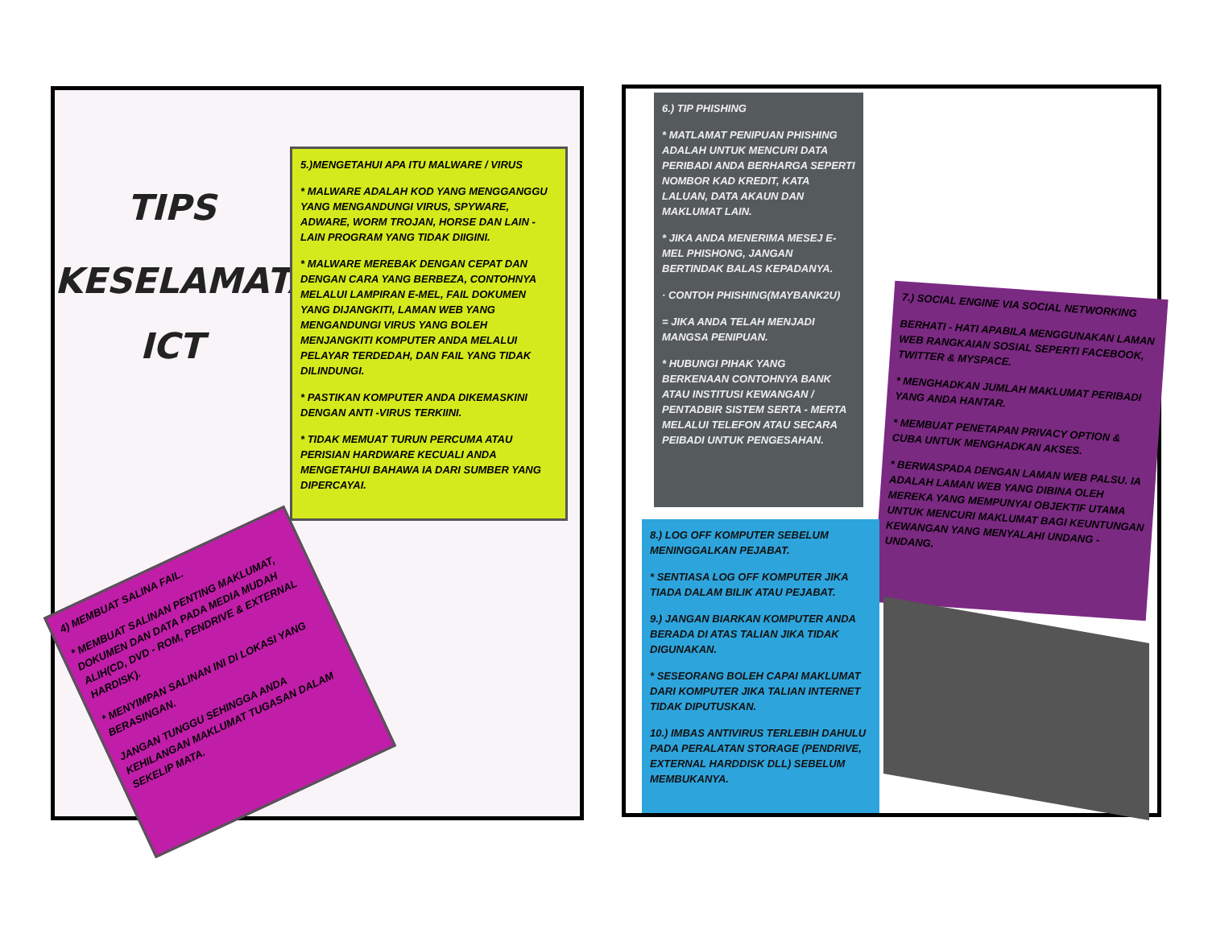TIPS
KESELAMATAN
ICT
5.)MENGETAHUI APA ITU MALWARE / VIRUS
* MALWARE ADALAH KOD YANG MENGGANGGU YANG MENGANDUNGI VIRUS, SPYWARE, ADWARE, WORM TROJAN, HORSE DAN LAIN - LAIN PROGRAM YANG TIDAK DIIGINI.
* MALWARE MEREBAK DENGAN CEPAT DAN DENGAN CARA YANG BERBEZA, CONTOHNYA MELALUI LAMPIRAN E-MEL, FAIL DOKUMEN YANG DIJANGKITI, LAMAN WEB YANG MENGANDUNGI VIRUS YANG BOLEH MENJANGKITI KOMPUTER ANDA MELALUI PELAYAR TERDEDAH, DAN FAIL YANG TIDAK DILINDUNGI.
* PASTIKAN KOMPUTER ANDA DIKEMASKINI DENGAN ANTI -VIRUS TERKIINI.
* TIDAK MEMUAT TURUN PERCUMA ATAU PERISIAN HARDWARE KECUALI ANDA MENGETAHUI BAHAWA IA DARI SUMBER YANG DIPERCAYAI.
4) MEMBUAT SALINA FAIL.
* MEMBUAT SALINAN PENTING MAKLUMAT, DOKUMEN DAN DATA PADA MEDIA MUDAH ALIH(CD, DVD - ROM, PENDRIVE & EXTERNAL HARDISK).
* MENYIMPAN SALINAN INI DI LOKASI YANG BERASINGAN.
JANGAN TUNGGU SEHINGGA ANDA KEHILANGAN MAKLUMAT TUGASAN DALAM SEKELIP MATA.
6.) TIP PHISHING
* MATLAMAT PENIPUAN PHISHING ADALAH UNTUK MENCURI DATA PERIBADI ANDA BERHARGA SEPERTI NOMBOR KAD KREDIT, KATA LALUAN, DATA AKAUN DAN MAKLUMAT LAIN.
* JIKA ANDA MENERIMA MESEJ E-MEL PHISHONG, JANGAN BERTINDAK BALAS KEPADANYA.
· CONTOH PHISHING(MAYBANK2U)
= JIKA ANDA TELAH MENJADI MANGSA PENIPUAN.
* HUBUNGI PIHAK YANG BERKENAAN CONTOHNYA BANK ATAU INSTITUSI KEWANGAN / PENTADBIR SISTEM SERTA - MERTA MELALUI TELEFON ATAU SECARA PEIBADI UNTUK PENGESAHAN.
7.) SOCIAL ENGINE VIA SOCIAL NETWORKING
BERHATI - HATI APABILA MENGGUNAKAN LAMAN WEB RANGKAIAN SOSIAL SEPERTI FACEBOOK, TWITTER & MYSPACE.
* MENGHADKAN JUMLAH MAKLUMAT PERIBADI YANG ANDA HANTAR.
* MEMBUAT PENETAPAN PRIVACY OPTION & CUBA UNTUK MENGHADKAN AKSES.
* BERWASPADA DENGAN LAMAN WEB PALSU. IA ADALAH LAMAN WEB YANG DIBINA OLEH MEREKA YANG MEMPUNYAI OBJEKTIF UTAMA UNTUK MENCURI MAKLUMAT BAGI KEUNTUNGAN KEWANGAN YANG MENYALAHI UNDANG - UNDANG.
8.) LOG OFF KOMPUTER SEBELUM MENINGGALKAN PEJABAT.
* SENTIASA LOG OFF KOMPUTER JIKA TIADA DALAM BILIK ATAU PEJABAT.
9.) JANGAN BIARKAN KOMPUTER ANDA BERADA DI ATAS TALIAN JIKA TIDAK DIGUNAKAN.
* SESEORANG BOLEH CAPAI MAKLUMAT DARI KOMPUTER JIKA TALIAN INTERNET TIDAK DIPUTUSKAN.
10.) IMBAS ANTIVIRUS TERLEBIH DAHULU PADA PERALATAN STORAGE (PENDRIVE, EXTERNAL HARDDISK DLL) SEBELUM MEMBUKANYA.